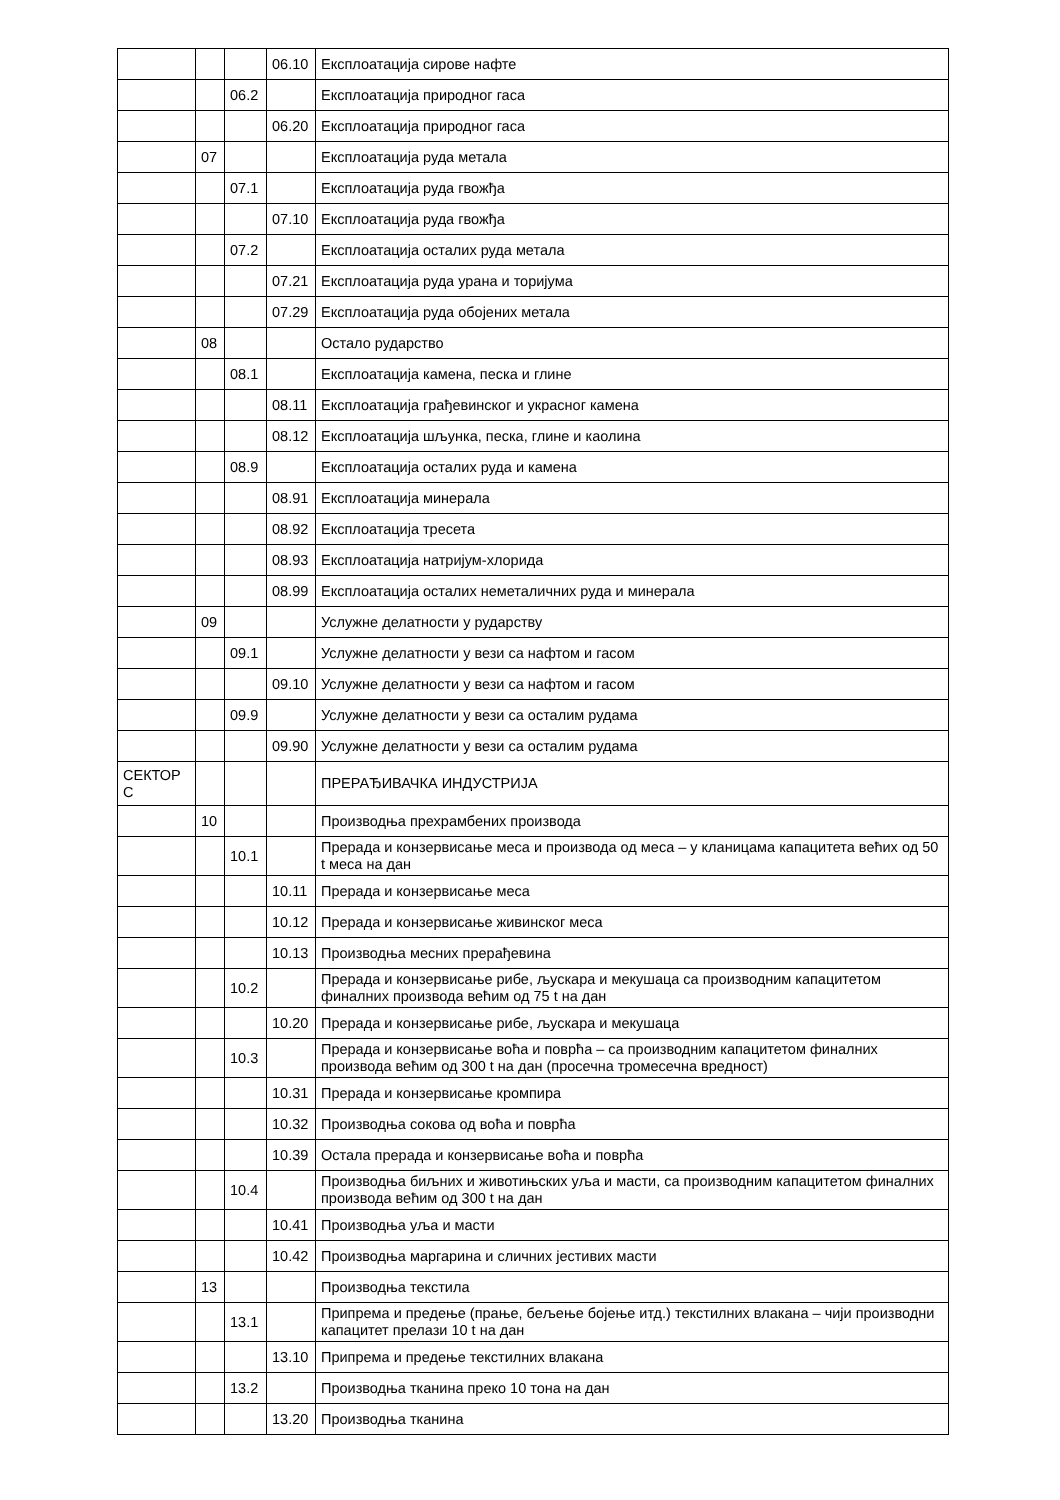| | | | 06.10 | Експлоатација сирове нафте |
| | | 06.2 | | Експлоатација природног гаса |
| | | | 06.20 | Експлоатација природног гаса |
| | 07 | | | Експлоатација руда метала |
| | | 07.1 | | Експлоатација руда гвожђа |
| | | | 07.10 | Експлоатација руда гвожђа |
| | | 07.2 | | Експлоатација осталих руда метала |
| | | | 07.21 | Експлоатација руда урана и торијума |
| | | | 07.29 | Експлоатација руда обојених метала |
| | 08 | | | Остало рударство |
| | | 08.1 | | Експлоатација камена, песка и глине |
| | | | 08.11 | Експлоатација грађевинског и украсног камена |
| | | | 08.12 | Експлоатација шљунка, песка, глине и каолина |
| | | 08.9 | | Експлоатација осталих руда и камена |
| | | | 08.91 | Експлоатација минерала |
| | | | 08.92 | Експлоатација тресета |
| | | | 08.93 | Експлоатација натријум-хлорида |
| | | | 08.99 | Експлоатација осталих неметаличних руда и минерала |
| | 09 | | | Услужне делатности у рударству |
| | | 09.1 | | Услужне делатности у вези са нафтом и гасом |
| | | | 09.10 | Услужне делатности у вези са нафтом и гасом |
| | | 09.9 | | Услужне делатности у вези са осталим рудама |
| | | | 09.90 | Услужне делатности у вези са осталим рудама |
| СЕКТОР С | | | | ПРЕРАЂИВАЧКА ИНДУСТРИЈА |
| | 10 | | | Производња прехрамбених производа |
| | | 10.1 | | Прерада и конзервисање меса и производа од меса – у кланицама капацитета већих од 50 t меса на дан |
| | | | 10.11 | Прерада и конзервисање меса |
| | | | 10.12 | Прерада и конзервисање живинског меса |
| | | | 10.13 | Производња месних прерађевина |
| | | 10.2 | | Прерада и конзервисање рибе, љускара и мекушаца са производним капацитетом финалних производа већим од 75 t на дан |
| | | | 10.20 | Прерада и конзервисање рибе, љускара и мекушаца |
| | | 10.3 | | Прерада и конзервисање воћа и поврћа – са производним капацитетом финалних производа већим од 300 t на дан (просечна тромесечна вредност) |
| | | | 10.31 | Прерада и конзервисање кромпира |
| | | | 10.32 | Производња сокова од воћа и поврћа |
| | | | 10.39 | Остала прерада и конзервисање воћа и поврћа |
| | | 10.4 | | Производња биљних и животињских уља и масти, са производним капацитетом финалних производа већим од 300 t на дан |
| | | | 10.41 | Производња уља и масти |
| | | | 10.42 | Производња маргарина и сличних јестивих масти |
| | 13 | | | Производња текстила |
| | | 13.1 | | Припрема и предење (прање, бељење бојење итд.) текстилних влакана – чији производни капацитет прелази 10 t на дан |
| | | | 13.10 | Припрема и предење текстилних влакана |
| | | 13.2 | | Производња тканина преко 10 тона на дан |
| | | | 13.20 | Производња тканина |